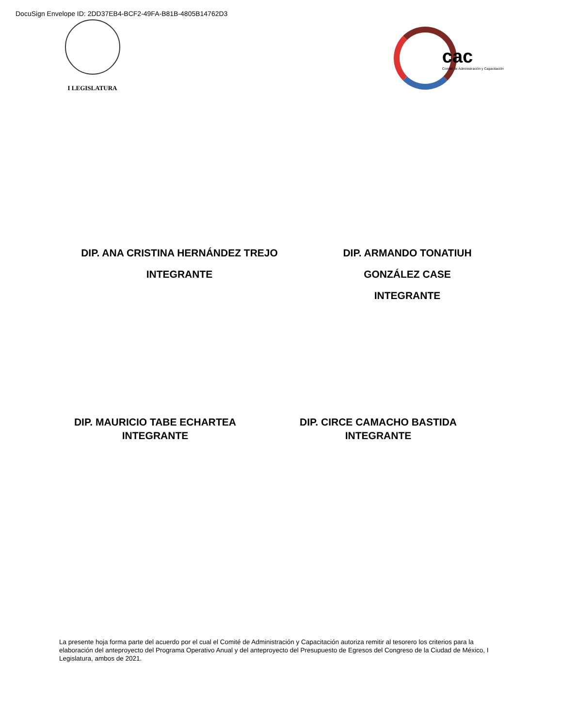DocuSign Envelope ID: 2DD37EB4-BCF2-49FA-B81B-4805B14762D3
I LEGISLATURA
cac
Comité de Administración y Capacitación
DIP. ANA CRISTINA HERNÁNDEZ TREJO
INTEGRANTE
DIP. ARMANDO TONATIUH
GONZÁLEZ CASE
INTEGRANTE
DIP. MAURICIO TABE ECHARTEA
INTEGRANTE
DIP. CIRCE CAMACHO BASTIDA
INTEGRANTE
La presente hoja forma parte del acuerdo por el cual el Comité de Administración y Capacitación autoriza remitir al tesorero los criterios para la elaboración del anteproyecto del Programa Operativo Anual y del anteproyecto del Presupuesto de Egresos del Congreso de la Ciudad de México, I Legislatura, ambos de 2021.